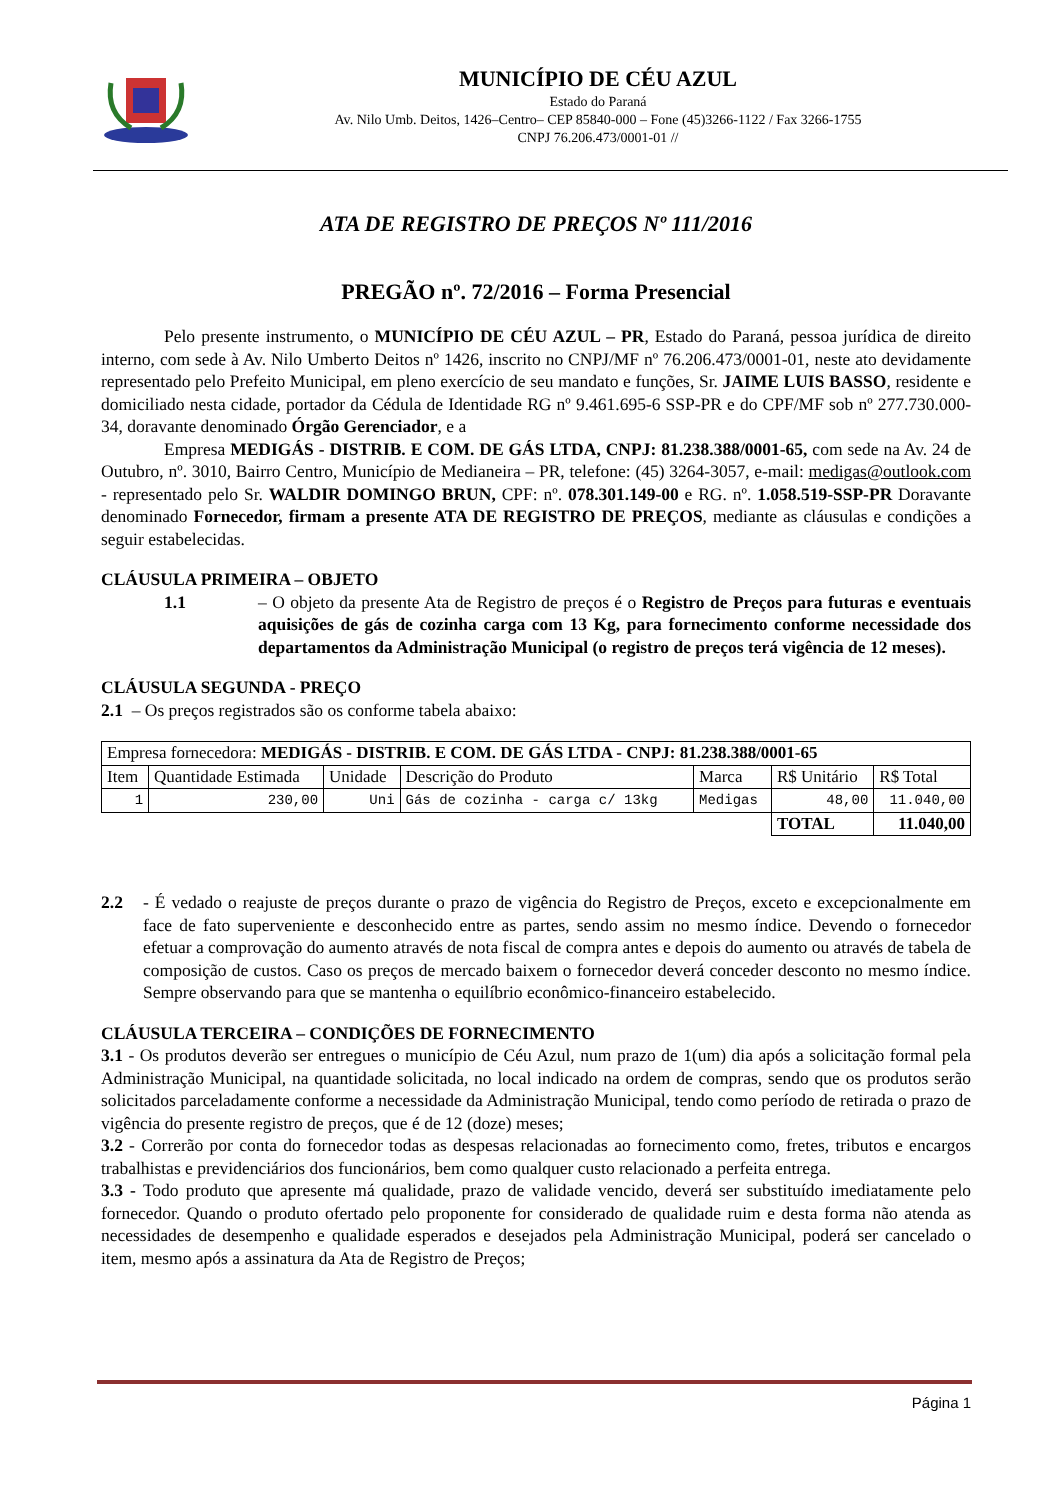MUNICÍPIO DE CÉU AZUL
Estado do Paraná
Av. Nilo Umb. Deitos, 1426–Centro– CEP 85840-000 – Fone (45)3266-1122 / Fax 3266-1755
CNPJ 76.206.473/0001-01 //
ATA DE REGISTRO DE PREÇOS Nº 111/2016
PREGÃO nº. 72/2016 – Forma Presencial
Pelo presente instrumento, o MUNICÍPIO DE CÉU AZUL – PR, Estado do Paraná, pessoa jurídica de direito interno, com sede à Av. Nilo Umberto Deitos nº 1426, inscrito no CNPJ/MF nº 76.206.473/0001-01, neste ato devidamente representado pelo Prefeito Municipal, em pleno exercício de seu mandato e funções, Sr. JAIME LUIS BASSO, residente e domiciliado nesta cidade, portador da Cédula de Identidade RG nº 9.461.695-6 SSP-PR e do CPF/MF sob nº 277.730.000-34, doravante denominado Órgão Gerenciador, e a
Empresa MEDIGÁS - DISTRIB. E COM. DE GÁS LTDA, CNPJ: 81.238.388/0001-65, com sede na Av. 24 de Outubro, nº. 3010, Bairro Centro, Município de Medianeira – PR, telefone: (45) 3264-3057, e-mail: medigas@outlook.com - representado pelo Sr. WALDIR DOMINGO BRUN, CPF: nº. 078.301.149-00 e RG. nº. 1.058.519-SSP-PR Doravante denominado Fornecedor, firmam a presente ATA DE REGISTRO DE PREÇOS, mediante as cláusulas e condições a seguir estabelecidas.
CLÁUSULA PRIMEIRA – OBJETO
1.1 – O objeto da presente Ata de Registro de preços é o Registro de Preços para futuras e eventuais aquisições de gás de cozinha carga com 13 Kg, para fornecimento conforme necessidade dos departamentos da Administração Municipal (o registro de preços terá vigência de 12 meses).
CLÁUSULA SEGUNDA - PREÇO
2.1 – Os preços registrados são os conforme tabela abaixo:
| Empresa fornecedora: MEDIGÁS - DISTRIB. E COM. DE GÁS LTDA - CNPJ: 81.238.388/0001-65 | | | | | | |
| Item | Quantidade Estimada | Unidade | Descrição do Produto | Marca | R$ Unitário | R$ Total |
| 1 | 230,00 | Uni | Gás de cozinha - carga c/ 13kg | Medigas | 48,00 | 11.040,00 |
| | | | | | TOTAL | 11.040,00 |
2.2 - É vedado o reajuste de preços durante o prazo de vigência do Registro de Preços, exceto e excepcionalmente em face de fato superveniente e desconhecido entre as partes, sendo assim no mesmo índice. Devendo o fornecedor efetuar a comprovação do aumento através de nota fiscal de compra antes e depois do aumento ou através de tabela de composição de custos. Caso os preços de mercado baixem o fornecedor deverá conceder desconto no mesmo índice. Sempre observando para que se mantenha o equilíbrio econômico-financeiro estabelecido.
CLÁUSULA TERCEIRA – CONDIÇÕES DE FORNECIMENTO
3.1 - Os produtos deverão ser entregues o município de Céu Azul, num prazo de 1(um) dia após a solicitação formal pela Administração Municipal, na quantidade solicitada, no local indicado na ordem de compras, sendo que os produtos serão solicitados parceladamente conforme a necessidade da Administração Municipal, tendo como período de retirada o prazo de vigência do presente registro de preços, que é de 12 (doze) meses;
3.2 - Correrão por conta do fornecedor todas as despesas relacionadas ao fornecimento como, fretes, tributos e encargos trabalhistas e previdenciários dos funcionários, bem como qualquer custo relacionado a perfeita entrega.
3.3 - Todo produto que apresente má qualidade, prazo de validade vencido, deverá ser substituído imediatamente pelo fornecedor. Quando o produto ofertado pelo proponente for considerado de qualidade ruim e desta forma não atenda as necessidades de desempenho e qualidade esperados e desejados pela Administração Municipal, poderá ser cancelado o item, mesmo após a assinatura da Ata de Registro de Preços;
Página 1